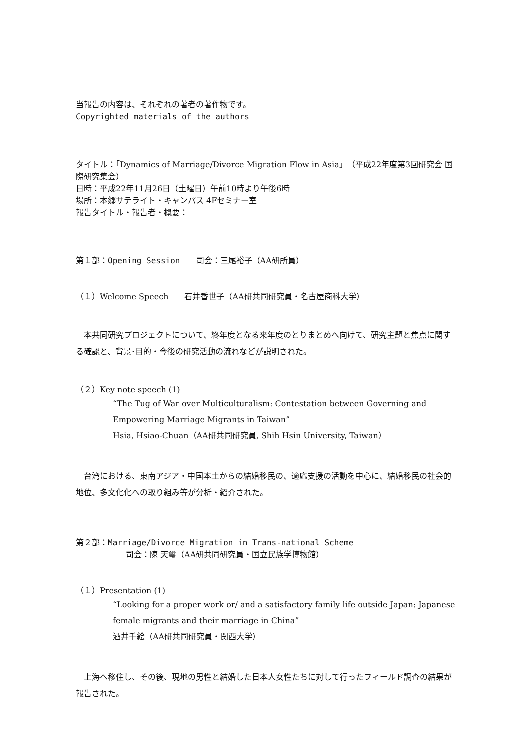当報告の内容は、それぞれの著者の著作物です。
Copyrighted materials of the authors
タイトル：「Dynamics of Marriage/Divorce Migration Flow in Asia」（平成22年度第3回研究会 国際研究集会）
日時：平成22年11月26日（土曜日）午前10時より午後6時
場所：本郷サテライト・キャンパス 4Fセミナー室
報告タイトル・報告者・概要：
第１部：Opening Session　　司会：三尾裕子（AA研所員）
（１）Welcome Speech　　石井香世子（AA研共同研究員・名古屋商科大学）
　本共同研究プロジェクトについて、終年度となる来年度のとりまとめへ向けて、研究主題と焦点に関する確認と、背景･目的・今後の研究活動の流れなどが説明された。
（２）Key note speech (1)
“The Tug of War over Multiculturalism: Contestation between Governing and Empowering Marriage Migrants in Taiwan”
Hsia, Hsiao-Chuan（AA研共同研究員, Shih Hsin University, Taiwan）
　台湾における、東南アジア・中国本土からの結婚移民の、適応支援の活動を中心に、結婚移民の社会的地位、多文化化への取り組み等が分析・紹介された。
第２部：Marriage/Divorce Migration in Trans-national Scheme
司会：陳 天璽（AA研共同研究員・国立民族学博物館）
（１）Presentation (1)
“Looking for a proper work or/ and a satisfactory family life outside Japan: Japanese female migrants and their marriage in China”
酒井千絵（AA研共同研究員・関西大学）
　上海へ移住し、その後、現地の男性と結婚した日本人女性たちに対して行ったフィールド調査の結果が報告された。